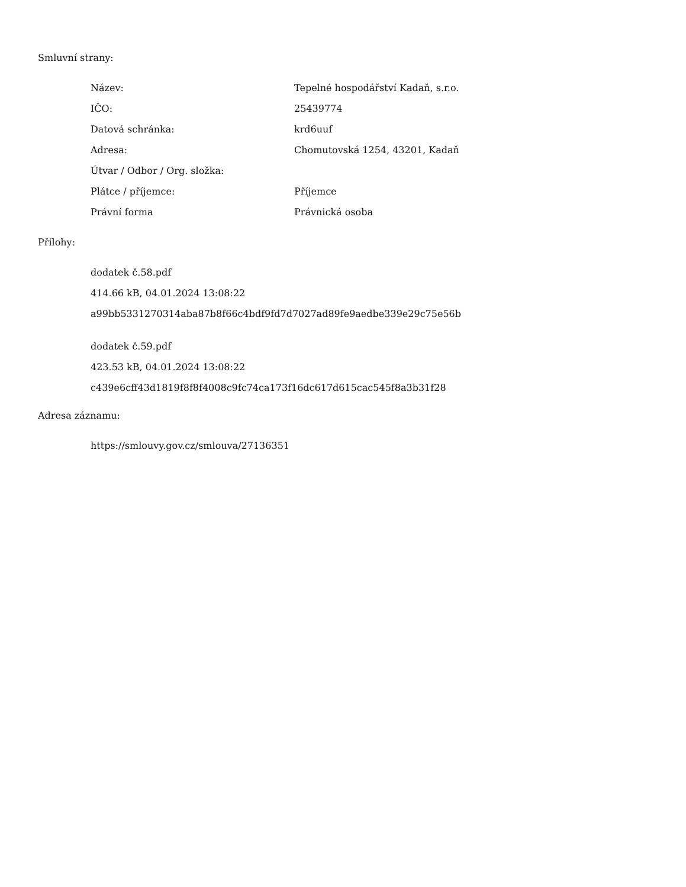Smluvní strany:
| Název: | Tepelné hospodářství Kadaň, s.r.o. |
| IČO: | 25439774 |
| Datová schránka: | krd6uuf |
| Adresa: | Chomutovská 1254, 43201, Kadaň |
| Útvar / Odbor / Org. složka: | |
| Plátce / příjemce: | Příjemce |
| Právní forma | Právnická osoba |
Přílohy:
dodatek č.58.pdf
414.66 kB, 04.01.2024 13:08:22
a99bb5331270314aba87b8f66c4bdf9fd7d7027ad89fe9aedbe339e29c75e56b
dodatek č.59.pdf
423.53 kB, 04.01.2024 13:08:22
c439e6cff43d1819f8f8f4008c9fc74ca173f16dc617d615cac545f8a3b31f28
Adresa záznamu:
https://smlouvy.gov.cz/smlouva/27136351